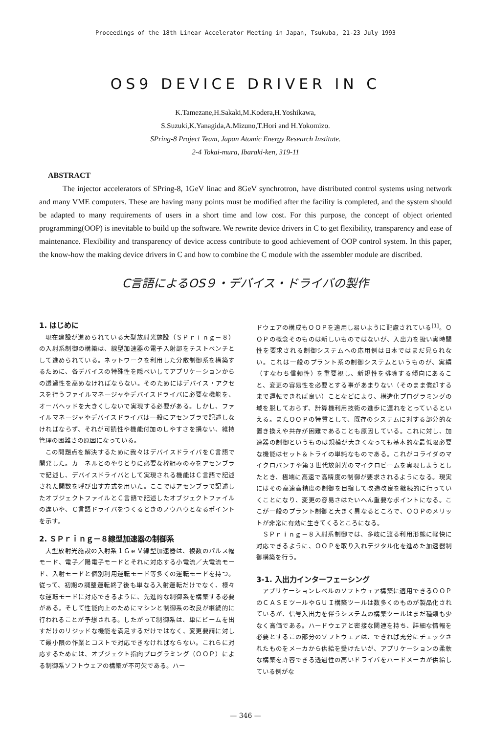Proceedings of the 18th Linear Accelerator Meeting in Japan, Tsukuba, 21-23 July 1993
OS9 DEVICE DRIVER IN C
K.Tamezane,H.Sakaki,M.Kodera,H.Yoshikawa,
S.Suzuki,K.Yanagida,A.Mizuno,T.Hori and H.Yokomizo.
SPring-8 Project Team, Japan Atomic Energy Research Institute.
2-4 Tokai-mura, Ibaraki-ken, 319-11
ABSTRACT
The injector accelerators of SPring-8, 1GeV linac and 8GeV synchrotron, have distributed control systems using network and many VME computers. These are having many points must be modified after the facility is completed, and the system should be adapted to many requirements of users in a short time and low cost. For this purpose, the concept of object oriented programming(OOP) is inevitable to build up the software. We rewrite device drivers in C to get flexibility, transparency and ease of maintenance. Flexibility and transparency of device access contribute to good achievement of OOP control system. In this paper, the know-how the making device drivers in C and how to combine the C module with the assembler module are discribed.
C言語によるOS９・デバイス・ドライバの製作
1. はじめに
現在建設が進められている大型放射光施設（ＳＰｒｉｎｇ－８）の入射系制御の構築は、線型加速器の電子入射部をテストベンチとして進められている。ネットワークを利用した分散制御系を構築するために、各デバイスの特殊性を隠ぺいしてアプリケーションからの透過性を高めなければならない。そのためにはデバイス・アクセスを行うファイルマネージャやデバイスドライバに必要な機能を、オーバヘッドを大きくしないで実現する必要がある。しかし、ファイルマネージャやデバイスドライバは一般にアセンブラで記述しなければならず、それが可読性や機能付加のしやすさを損ない、維持管理の困難さの原因になっている。
この問題点を解決するために我々はデバイスドライバをＣ言語で開発した。カーネルとのやりとりに必要な枠組みのみをアセンブラで記述し、デバイスドライバとして実現される機能はＣ言語で記述された関数を呼び出す方式を用いた。ここではアセンブラで記述したオブジェクトファイルとＣ言語で記述したオブジェクトファイルの違いや、Ｃ言語ドライバをつくるときのノウハウとなるポイントを示す。
2. ＳＰｒｉｎｇ－８線型加速器の制御系
大型放射光施設の入射系１ＧｅＶ線型加速器は、複数のパルス幅モード、電子／陽電子モードとそれに対応する小電流／大電流モード、入射モードと個別利用運転モード等多くの運転モードを持つ。従って、初期の調整運転終了後も単なる入射運転だけでなく、様々な運転モードに対応できるように、先進的な制御系を構築する必要がある。そして性能向上のためにマシンと制御系の改良が継続的に行われることが予想される。したがって制御系は、単にビームを出すだけのリジッドな機能を満足するだけではなく、変更要請に対して最小限の作業とコストで対応できなければならない。これらに対応するためには、オブジェクト指向プログラミング（ＯＯＰ）による制御系ソフトウェアの構築が不可欠である。ハー
ドウェアの構成もＯＯＰを適用し易いように配慮されている<sup>[1]</sup>。ＯＯＰの概念そのものは新しいものではないが、入出力を扱い実時間性を要求される制御システムへの応用例は日本ではまだ見られない。これは一般のプラント系の制御システムというものが、実績（すなわち信頼性）を重要視し、新規性を排除する傾向にあること、変更の容易性を必要とする事があまりない（そのまま償却するまで運転できれば良い）ことなどにより、構造化プログラミングの域を脱しておらず、計算機利用技術の進歩に遅れをとっているといえる。またＯＯＰの特質として、既存のシステムに対する部分的な置き換えや共存が困難であることも原因している。これに対し、加速器の制御というものは規模が大きくなっても基本的な最低限必要な機能はセット＆トライの単純なものである。これがコライダのマイクロバンチや第３世代放射光のマイクロビームを実現しようとしたとき、極端に高速で高精度の制御が要求されるようになる。現実にはその高速高精度の制御を目指して改造改良を継続的に行っていくことになり、変更の容易さはたいへん重要なポイントになる。ここが一般のプラント制御と大きく異なるところで、ＯＯＰのメリットが非常に有効に生きてくるところになる。
ＳＰｒｉｎｇ－８入射系制御では、多岐に渡る利用形態に軽快に対応できるように、ＯＯＰを取り入れデジタル化を進めた加速器制御構築を行う。
3-1. 入出力インターフェーシング
アプリケーションレベルのソフトウェア構築に適用できるＯＯＰのＣＡＳＥツールやＧＵＩ構築ツールは数多くのものが製品化されているが、信号入出力を伴うシステムの構築ツールはまだ種類も少なく高価である。ハードウェアと密接な関連を持ち、詳細な情報を必要とするこの部分のソフトウェアは、できれば充分にチェックされたものをメーカから供給を受けたいが、アプリケーションの柔軟な構築を許容できる透過性の高いドライバをハードメーカが供給している例がな
— 346 —